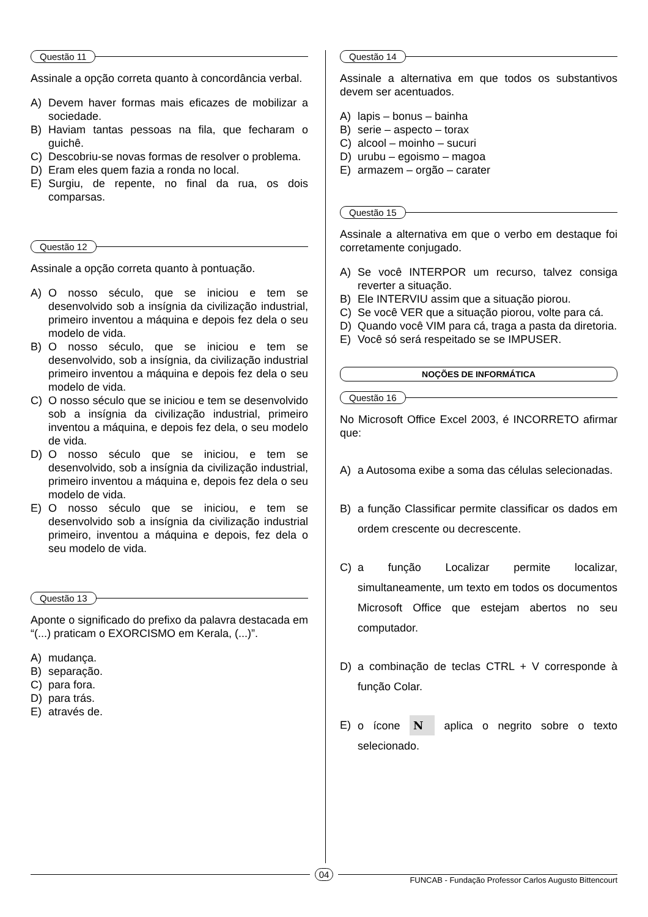Questão 11
Assinale a opção correta quanto à concordância verbal.
A) Devem haver formas mais eficazes de mobilizar a sociedade.
B) Haviam tantas pessoas na fila, que fecharam o guichê.
C) Descobriu-se novas formas de resolver o problema.
D) Eram eles quem fazia a ronda no local.
E) Surgiu, de repente, no final da rua, os dois comparsas.
Questão 12
Assinale a opção correta quanto à pontuação.
A) O nosso século, que se iniciou e tem se desenvolvido sob a insígnia da civilização industrial, primeiro inventou a máquina e depois fez dela o seu modelo de vida.
B) O nosso século, que se iniciou e tem se desenvolvido, sob a insígnia, da civilização industrial primeiro inventou a máquina e depois fez dela o seu modelo de vida.
C) O nosso século que se iniciou e tem se desenvolvido sob a insígnia da civilização industrial, primeiro inventou a máquina, e depois fez dela, o seu modelo de vida.
D) O nosso século que se iniciou, e tem se desenvolvido, sob a insígnia da civilização industrial, primeiro inventou a máquina e, depois fez dela o seu modelo de vida.
E) O nosso século que se iniciou, e tem se desenvolvido sob a insígnia da civilização industrial primeiro, inventou a máquina e depois, fez dela o seu modelo de vida.
Questão 13
Aponte o significado do prefixo da palavra destacada em “(...) praticam o EXORCISMO em Kerala, (...)”.
A) mudança.
B) separação.
C) para fora.
D) para trás.
E) através de.
Questão 14
Assinale a alternativa em que todos os substantivos devem ser acentuados.
A) lapis – bonus – bainha
B) serie – aspecto – torax
C) alcool – moinho – sucuri
D) urubu – egoismo – magoa
E) armazem – orgão – carater
Questão 15
Assinale a alternativa em que o verbo em destaque foi corretamente conjugado.
A) Se você INTERPOR um recurso, talvez consiga reverter a situação.
B) Ele INTERVIU assim que a situação piorou.
C) Se você VER que a situação piorou, volte para cá.
D) Quando você VIM para cá, traga a pasta da diretoria.
E) Você só será respeitado se se IMPUSER.
NOÇÕES DE INFORMÁTICA
Questão 16
No Microsoft Office Excel 2003, é INCORRETO afirmar que:
A) a Autosoma exibe a soma das células selecionadas.
B) a função Classificar permite classificar os dados em ordem crescente ou decrescente.
C) a função Localizar permite localizar, simultaneamente, um texto em todos os documentos Microsoft Office que estejam abertos no seu computador.
D) a combinação de teclas CTRL + V corresponde à função Colar.
E) o ícone N aplica o negrito sobre o texto selecionado.
04
FUNCAB - Fundação Professor Carlos Augusto Bittencourt